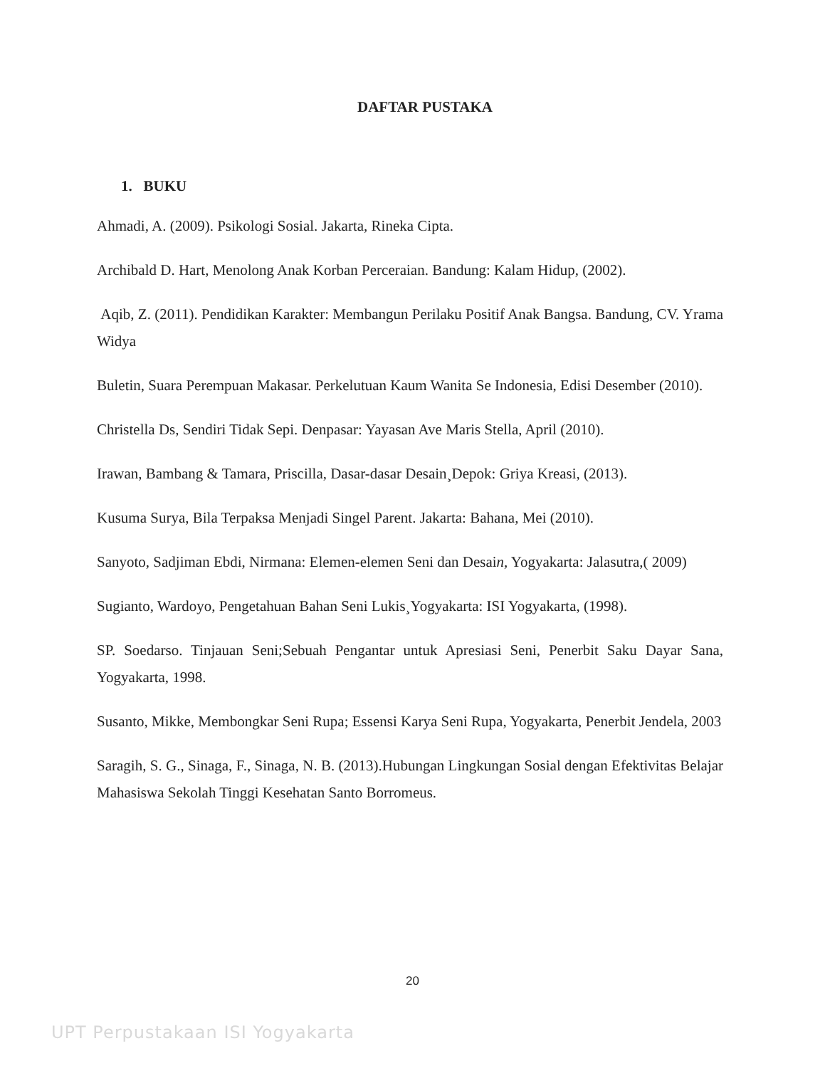DAFTAR PUSTAKA
1. BUKU
Ahmadi, A. (2009). Psikologi Sosial. Jakarta, Rineka Cipta.
Archibald D. Hart, Menolong Anak Korban Perceraian. Bandung: Kalam Hidup, (2002).
Aqib, Z. (2011). Pendidikan Karakter: Membangun Perilaku Positif Anak Bangsa. Bandung, CV. Yrama Widya
Buletin, Suara Perempuan Makasar. Perkelutuan Kaum Wanita Se Indonesia, Edisi Desember (2010).
Christella Ds, Sendiri Tidak Sepi. Denpasar: Yayasan Ave Maris Stella, April (2010).
Irawan, Bambang & Tamara, Priscilla, Dasar-dasar Desain¸Depok: Griya Kreasi, (2013).
Kusuma Surya, Bila Terpaksa Menjadi Singel Parent. Jakarta: Bahana, Mei (2010).
Sanyoto, Sadjiman Ebdi, Nirmana: Elemen-elemen Seni dan Desain, Yogyakarta: Jalasutra,( 2009)
Sugianto, Wardoyo, Pengetahuan Bahan Seni Lukis¸Yogyakarta: ISI Yogyakarta, (1998).
SP. Soedarso. Tinjauan Seni;Sebuah Pengantar untuk Apresiasi Seni, Penerbit Saku Dayar Sana, Yogyakarta, 1998.
Susanto, Mikke, Membongkar Seni Rupa; Essensi Karya Seni Rupa, Yogyakarta, Penerbit Jendela, 2003
Saragih, S. G., Sinaga, F., Sinaga, N. B. (2013).Hubungan Lingkungan Sosial dengan Efektivitas Belajar Mahasiswa Sekolah Tinggi Kesehatan Santo Borromeus.
20
UPT Perpustakaan ISI Yogyakarta